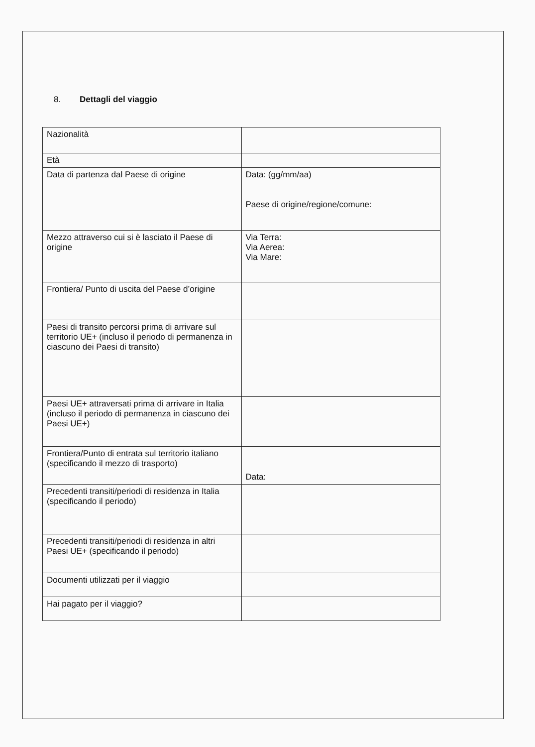8. Dettagli del viaggio
| Nazionalità | |
| Età | |
| Data di partenza dal Paese di origine | Data: (gg/mm/aa) Paese di origine/regione/comune: |
| Mezzo attraverso cui si è lasciato il Paese di origine | Via Terra: Via Aerea: Via Mare: |
| Frontiera/ Punto di uscita del Paese d’origine | |
| Paesi di transito percorsi prima di arrivare sul territorio UE+ (incluso il periodo di permanenza in ciascuno dei Paesi di transito) | |
| Paesi UE+ attraversati prima di arrivare in Italia (incluso il periodo di permanenza in ciascuno dei Paesi UE+) | |
| Frontiera/Punto di entrata sul territorio italiano (specificando il mezzo di trasporto) | Data: |
| Precedenti transiti/periodi di residenza in Italia (specificando il periodo) | |
| Precedenti transiti/periodi di residenza in altri Paesi UE+ (specificando il periodo) | |
| Documenti utilizzati per il viaggio | |
| Hai pagato per il viaggio? | |